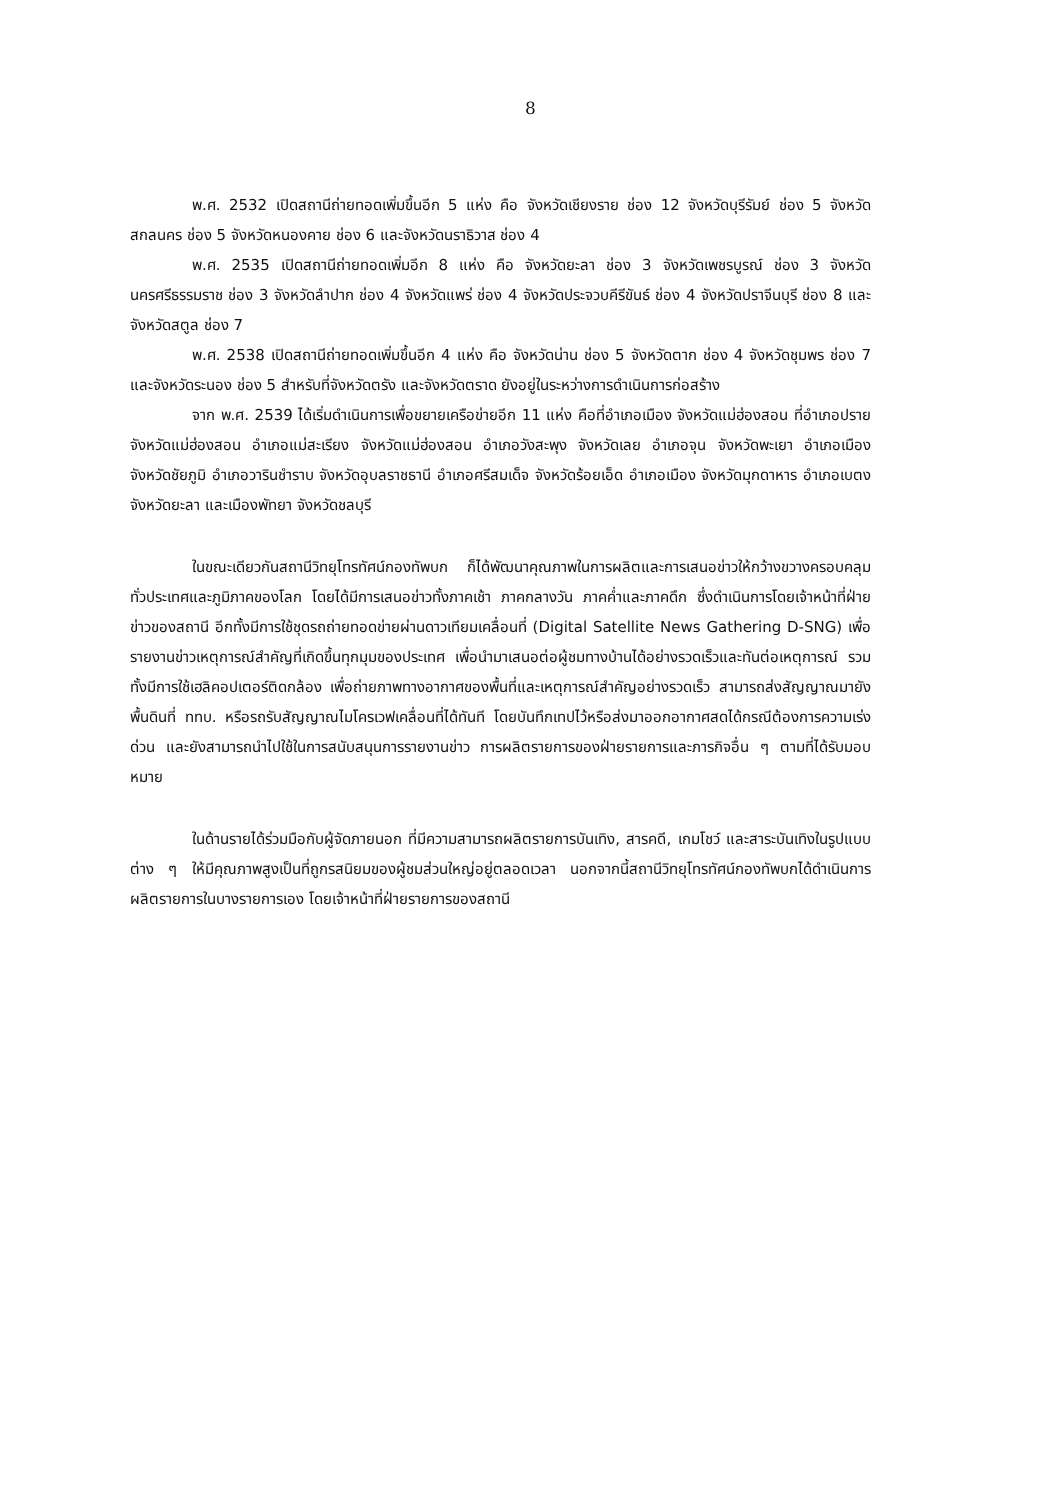8
พ.ศ. 2532 เปิดสถานีถ่ายทอดเพิ่มขึ้นอีก 5 แห่ง คือ จังหวัดเชียงราย ช่อง 12 จังหวัดบุรีรัมย์ ช่อง 5 จังหวัดสกลนคร ช่อง 5 จังหวัดหนองคาย ช่อง 6 และจังหวัดนราธิวาส ช่อง 4
พ.ศ. 2535 เปิดสถานีถ่ายทอดเพิ่มอีก 8 แห่ง คือ จังหวัดยะลา ช่อง 3 จังหวัดเพชรบูรณ์ ช่อง 3 จังหวัดนครศรีธรรมราช ช่อง 3 จังหวัดลำปาก ช่อง 4 จังหวัดแพร่ ช่อง 4 จังหวัดประจวบคีรีขันธ์ ช่อง 4 จังหวัดปราจีนบุรี ช่อง 8 และจังหวัดสตูล ช่อง 7
พ.ศ. 2538 เปิดสถานีถ่ายทอดเพิ่มขึ้นอีก 4 แห่ง คือ จังหวัดน่าน ช่อง 5 จังหวัดตาก ช่อง 4 จังหวัดชุมพร ช่อง 7 และจังหวัดระนอง ช่อง 5 สำหรับที่จังหวัดตรัง และจังหวัดตราด ยังอยู่ในระหว่างการดำเนินการก่อสร้าง
จาก พ.ศ. 2539 ได้เริ่มดำเนินการเพื่อขยายเครือข่ายอีก 11 แห่ง คือที่อำเภอเมือง จังหวัดแม่ฮ่องสอน ที่อำเภอปราย จังหวัดแม่ฮ่องสอน อำเภอแม่สะเรียง จังหวัดแม่ฮ่องสอน อำเภอวังสะพุง จังหวัดเลย อำเภอจุน จังหวัดพะเยา อำเภอเมือง จังหวัดชัยภูมิ อำเภอวารินชำราบ จังหวัดอุบลราชธานี อำเภอศรีสมเด็จ จังหวัดร้อยเอ็ด อำเภอเมือง จังหวัดมุกดาหาร อำเภอเบตง จังหวัดยะลา และเมืองพัทยา จังหวัดชลบุรี
ในขณะเดียวกันสถานีวิทยุโทรทัศน์กองทัพบก ก็ได้พัฒนาคุณภาพในการผลิตและการเสนอข่าวให้กว้างขวางครอบคลุมทั่วประเทศและภูมิภาคของโลก โดยได้มีการเสนอข่าวทั้งภาคเช้า ภาคกลางวัน ภาคค่ำและภาคดึก ซึ่งดำเนินการโดยเจ้าหน้าที่ฝ่ายข่าวของสถานี อีกทั้งมีการใช้ชุดรถถ่ายทอดข่ายผ่านดาวเทียมเคลื่อนที่ (Digital Satellite News Gathering D-SNG) เพื่อรายงานข่าวเหตุการณ์สำคัญที่เกิดขึ้นทุกมุมของประเทศ เพื่อนำมาเสนอต่อผู้ชมทางบ้านได้อย่างรวดเร็วและทันต่อเหตุการณ์ รวมทั้งมีการใช้เฮลิคอปเตอร์ติดกล้อง เพื่อถ่ายภาพทางอากาศของพื้นที่และเหตุการณ์สำคัญอย่างรวดเร็ว สามารถส่งสัญญาณมายังพื้นดินที่ ททบ. หรือรถรับสัญญาณไมโครเวฟเคลื่อนที่ได้ทันที โดยบันทึกเทปไว้หรือส่งมาออกอากาศสดได้กรณีต้องการความเร่งด่วน และยังสามารถนำไปใช้ในการสนับสนุนการรายงานข่าว การผลิตรายการของฝ่ายรายการและภารกิจอื่น ๆ ตามที่ได้รับมอบหมาย
ในด้านรายได้ร่วมมือกับผู้จัดภายนอก ที่มีความสามารถผลิตรายการบันเทิง, สารคดี, เกมโชว์ และสาระบันเทิงในรูปแบบต่าง ๆ ให้มีคุณภาพสูงเป็นที่ถูกรสนิยมของผู้ชมส่วนใหญ่อยู่ตลอดเวลา นอกจากนี้สถานีวิทยุโทรทัศน์กองทัพบกได้ดำเนินการผลิตรายการในบางรายการเอง โดยเจ้าหน้าที่ฝ่ายรายการของสถานี